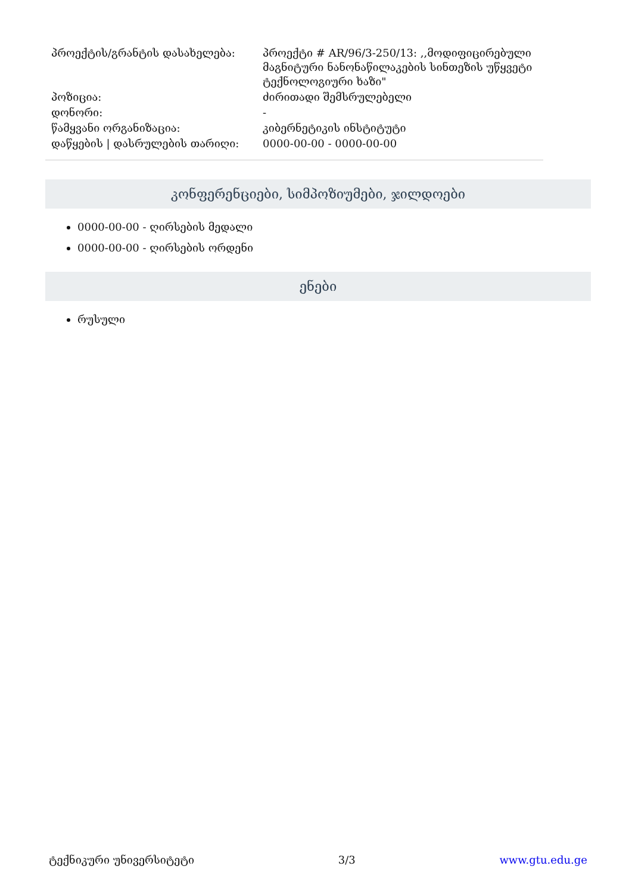| პროექტის/გრანტის დასახელება: | პროექტი # AR/96/3-250/13: ,,მოდიფიცირებული მაგნიტური ნანონაწილაკების სინთეზის უწყვეტი ტექნოლოგიური ხაზი" |
| პოზიცია: | ძირითადი შემსრულებელი |
| დონორი: | - |
| წამყვანი ორგანიზაცია: | კიბერნეტიკის ინსტიტუტი |
| დაწყების / დასრულების თარიღი: | 0000-00-00 - 0000-00-00 |
კონფერენციები, სიმპოზიუმები, ჯილდოები
0000-00-00 - ღირსების მედალი
0000-00-00 - ღირსების ორდენი
ენები
რუსული
ტექნიკური უნივერსიტეტი 3/3 www.gtu.edu.ge